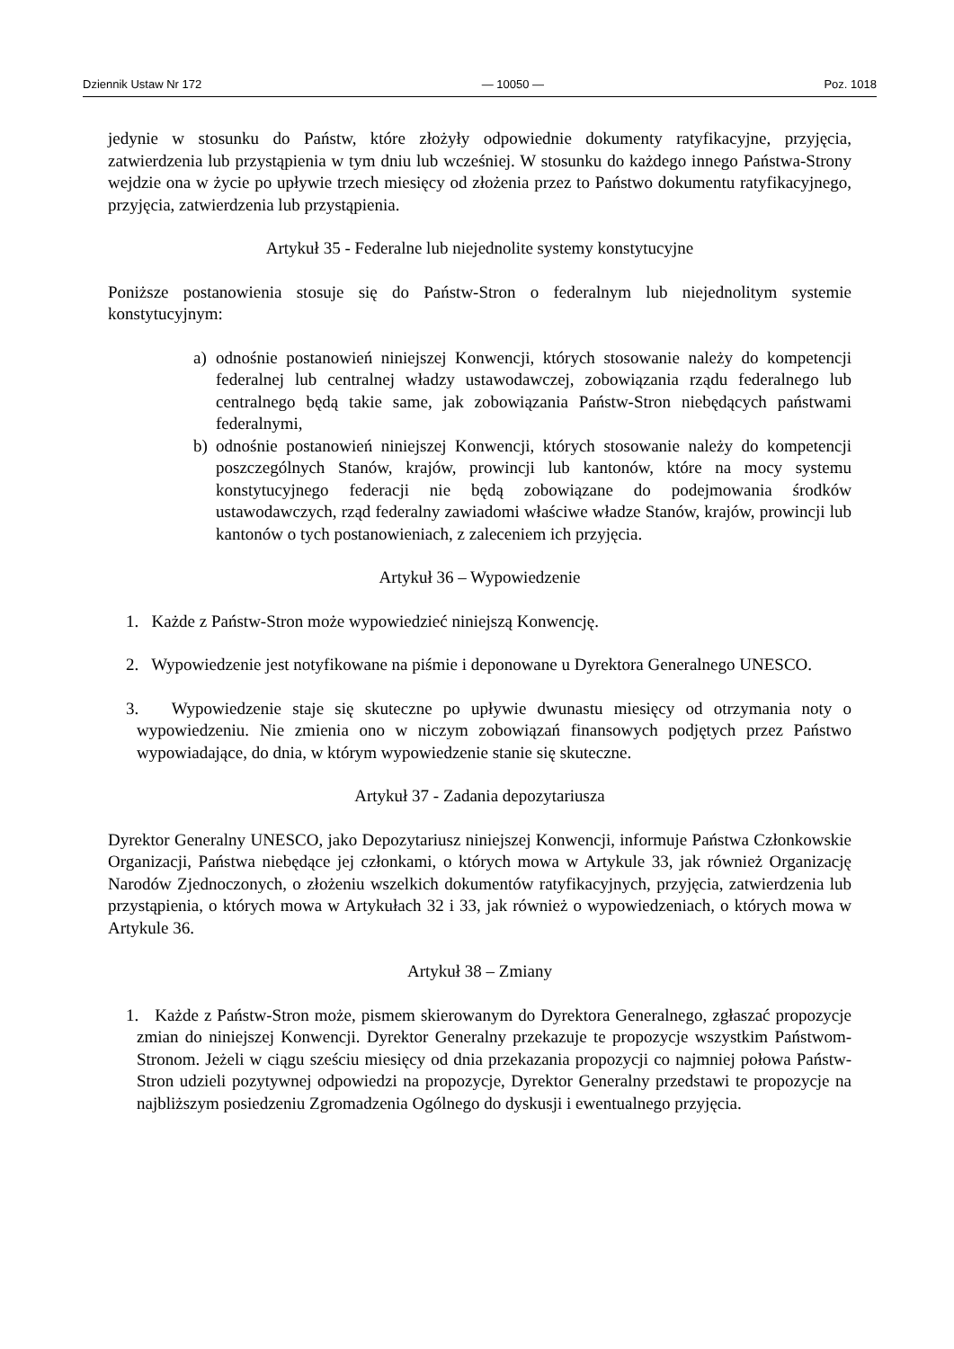Dziennik Ustaw Nr 172 — 10050 — Poz. 1018
jedynie w stosunku do Państw, które złożyły odpowiednie dokumenty ratyfikacyjne, przyjęcia, zatwierdzenia lub przystąpienia w tym dniu lub wcześniej. W stosunku do każdego innego Państwa-Strony wejdzie ona w życie po upływie trzech miesięcy od złożenia przez to Państwo dokumentu ratyfikacyjnego, przyjęcia, zatwierdzenia lub przystąpienia.
Artykuł 35 - Federalne lub niejednolite systemy konstytucyjne
Poniższe postanowienia stosuje się do Państw-Stron o federalnym lub niejednolitym systemie konstytucyjnym:
a) odnośnie postanowień niniejszej Konwencji, których stosowanie należy do kompetencji federalnej lub centralnej władzy ustawodawczej, zobowiązania rządu federalnego lub centralnego będą takie same, jak zobowiązania Państw-Stron niebędących państwami federalnymi,
b) odnośnie postanowień niniejszej Konwencji, których stosowanie należy do kompetencji poszczególnych Stanów, krajów, prowincji lub kantonów, które na mocy systemu konstytucyjnego federacji nie będą zobowiązane do podejmowania środków ustawodawczych, rząd federalny zawiadomi właściwe władze Stanów, krajów, prowincji lub kantonów o tych postanowieniach, z zaleceniem ich przyjęcia.
Artykuł 36 – Wypowiedzenie
1. Każde z Państw-Stron może wypowiedzieć niniejszą Konwencję.
2. Wypowiedzenie jest notyfikowane na piśmie i deponowane u Dyrektora Generalnego UNESCO.
3. Wypowiedzenie staje się skuteczne po upływie dwunastu miesięcy od otrzymania noty o wypowiedzeniu. Nie zmienia ono w niczym zobowiązań finansowych podjętych przez Państwo wypowiadające, do dnia, w którym wypowiedzenie stanie się skuteczne.
Artykuł 37 - Zadania depozytariusza
Dyrektor Generalny UNESCO, jako Depozytariusz niniejszej Konwencji, informuje Państwa Członkowskie Organizacji, Państwa niebędące jej członkami, o których mowa w Artykule 33, jak również Organizację Narodów Zjednoczonych, o złożeniu wszelkich dokumentów ratyfikacyjnych, przyjęcia, zatwierdzenia lub przystąpienia, o których mowa w Artykułach 32 i 33, jak również o wypowiedzeniach, o których mowa w Artykule 36.
Artykuł 38 – Zmiany
1. Każde z Państw-Stron może, pismem skierowanym do Dyrektora Generalnego, zgłaszać propozycje zmian do niniejszej Konwencji. Dyrektor Generalny przekazuje te propozycje wszystkim Państwom-Stronom. Jeżeli w ciągu sześciu miesięcy od dnia przekazania propozycji co najmniej połowa Państw-Stron udzieli pozytywnej odpowiedzi na propozycje, Dyrektor Generalny przedstawi te propozycje na najbliższym posiedzeniu Zgromadzenia Ogólnego do dyskusji i ewentualnego przyjęcia.